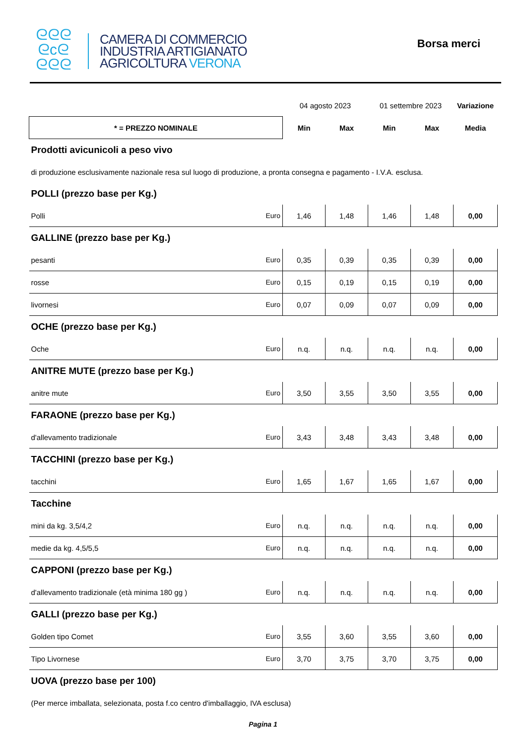ᘓᘓᘓ
ᘓcᘓ
ᘓᘓᘓ
CAMERA DI COMMERCIO
INDUSTRIA ARTIGIANATO
AGRICOLTURA VERONA
Borsa merci
| | | 04 agosto 2023 | | 01 settembre 2023 | | Variazione |
| * = PREZZO NOMINALE | | Min | Max | Min | Max | Media |
| Prodotti avicunicoli a peso vivo | | | | | | |
| di produzione esclusivamente nazionale resa sul luogo di produzione, a pronta consegna e pagamento - I.V.A. esclusa. | | | | | | |
| POLLI (prezzo base per Kg.) | | | | | | |
| Polli | Euro | 1,46 | 1,48 | 1,46 | 1,48 | 0,00 |
| GALLINE (prezzo base per Kg.) | | | | | | |
| pesanti | Euro | 0,35 | 0,39 | 0,35 | 0,39 | 0,00 |
| rosse | Euro | 0,15 | 0,19 | 0,15 | 0,19 | 0,00 |
| livornesi | Euro | 0,07 | 0,09 | 0,07 | 0,09 | 0,00 |
| OCHE (prezzo base per Kg.) | | | | | | |
| Oche | Euro | n.q. | n.q. | n.q. | n.q. | 0,00 |
| ANITRE MUTE (prezzo base per Kg.) | | | | | | |
| anitre mute | Euro | 3,50 | 3,55 | 3,50 | 3,55 | 0,00 |
| FARAONE (prezzo base per Kg.) | | | | | | |
| d'allevamento tradizionale | Euro | 3,43 | 3,48 | 3,43 | 3,48 | 0,00 |
| TACCHINI (prezzo base per Kg.) | | | | | | |
| tacchini | Euro | 1,65 | 1,67 | 1,65 | 1,67 | 0,00 |
| Tacchine | | | | | | |
| mini da kg. 3,5/4,2 | Euro | n.q. | n.q. | n.q. | n.q. | 0,00 |
| medie da kg. 4,5/5,5 | Euro | n.q. | n.q. | n.q. | n.q. | 0,00 |
| CAPPONI (prezzo base per Kg.) | | | | | | |
| d'allevamento tradizionale (età minima 180 gg ) | Euro | n.q. | n.q. | n.q. | n.q. | 0,00 |
| GALLI (prezzo base per Kg.) | | | | | | |
| Golden tipo Comet | Euro | 3,55 | 3,60 | 3,55 | 3,60 | 0,00 |
| Tipo Livornese | Euro | 3,70 | 3,75 | 3,70 | 3,75 | 0,00 |
| UOVA (prezzo base per 100) | | | | | | |
| (Per merce imballata, selezionata, posta f.co centro d'imballaggio, IVA esclusa) | | | | | | |
Pagina 1